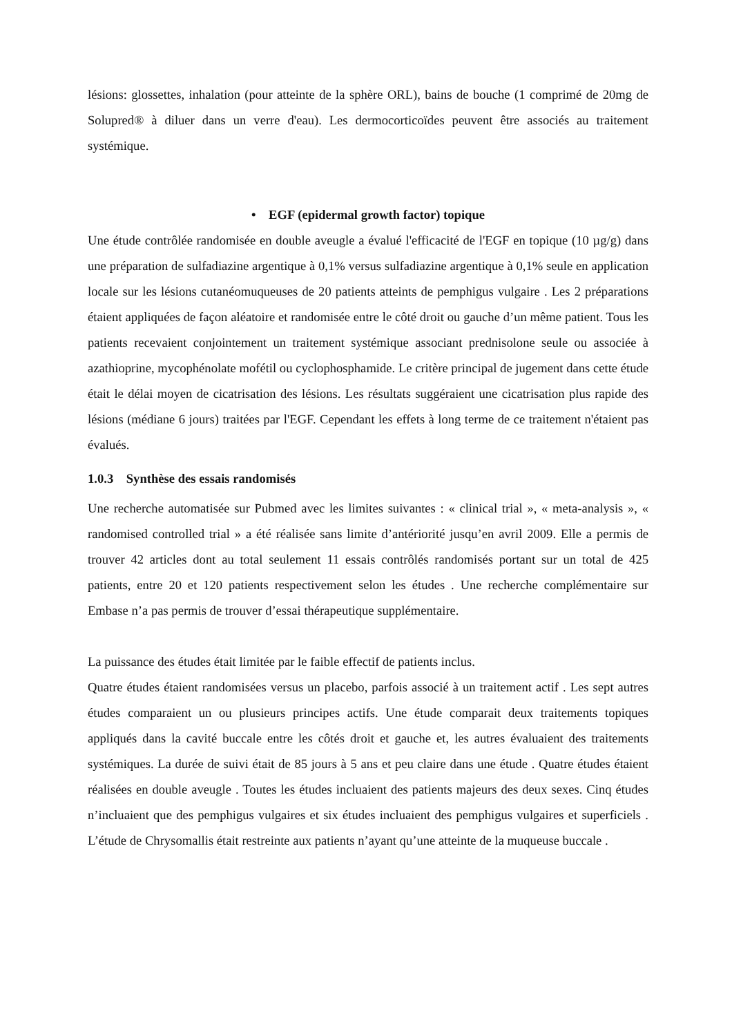lésions: glossettes, inhalation (pour atteinte de la sphère ORL), bains de bouche (1 comprimé de 20mg de Solupred® à diluer dans un verre d'eau). Les dermocorticoïdes peuvent être associés au traitement systémique.
• EGF (epidermal growth factor) topique
Une étude contrôlée randomisée en double aveugle a évalué l'efficacité de l'EGF en topique (10 µg/g) dans une préparation de sulfadiazine argentique à 0,1% versus sulfadiazine argentique à 0,1% seule en application locale sur les lésions cutanéomuqueuses de 20 patients atteints de pemphigus vulgaire . Les 2 préparations étaient appliquées de façon aléatoire et randomisée entre le côté droit ou gauche d’un même patient. Tous les patients recevaient conjointement un traitement systémique associant prednisolone seule ou associée à azathioprine, mycophénolate mofétil ou cyclophosphamide. Le critère principal de jugement dans cette étude était le délai moyen de cicatrisation des lésions. Les résultats suggéraient une cicatrisation plus rapide des lésions (médiane 6 jours) traitées par l'EGF. Cependant les effets à long terme de ce traitement n'étaient pas évalués.
1.0.3 Synthèse des essais randomisés
Une recherche automatisée sur Pubmed avec les limites suivantes : « clinical trial », « meta-analysis », « randomised controlled trial » a été réalisée sans limite d’antériorité jusqu’en avril 2009. Elle a permis de trouver 42 articles dont au total seulement 11 essais contrôlés randomisés portant sur un total de 425 patients, entre 20 et 120 patients respectivement selon les études . Une recherche complémentaire sur Embase n’a pas permis de trouver d’essai thérapeutique supplémentaire.
La puissance des études était limitée par le faible effectif de patients inclus.
Quatre études étaient randomisées versus un placebo, parfois associé à un traitement actif . Les sept autres études comparaient un ou plusieurs principes actifs. Une étude comparait deux traitements topiques appliqués dans la cavité buccale entre les côtés droit et gauche et, les autres évaluaient des traitements systémiques. La durée de suivi était de 85 jours à 5 ans et peu claire dans une étude . Quatre études étaient réalisées en double aveugle . Toutes les études incluaient des patients majeurs des deux sexes. Cinq études n’incluaient que des pemphigus vulgaires et six études incluaient des pemphigus vulgaires et superficiels . L’étude de Chrysomallis était restreinte aux patients n’ayant qu’une atteinte de la muqueuse buccale .